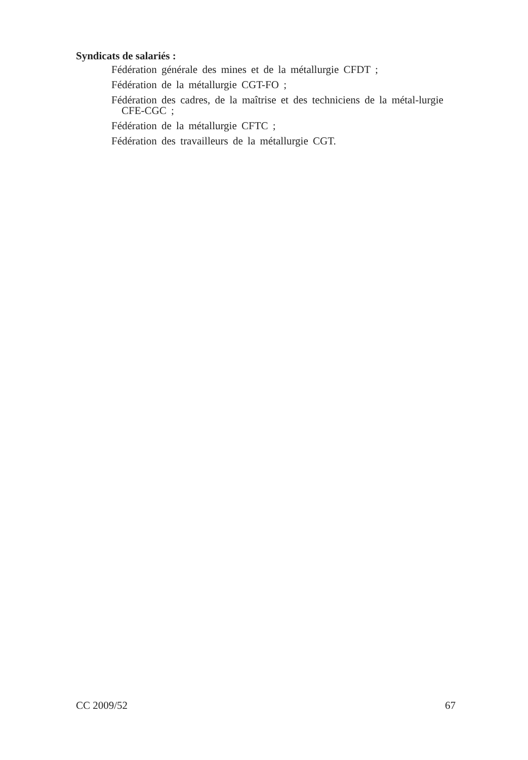Syndicats de salariés :
Fédération générale des mines et de la métallurgie CFDT ;
Fédération de la métallurgie CGT-FO ;
Fédération des cadres, de la maîtrise et des techniciens de la métal-lurgie CFE-CGC ;
Fédération de la métallurgie CFTC ;
Fédération des travailleurs de la métallurgie CGT.
CC 2009/52 67